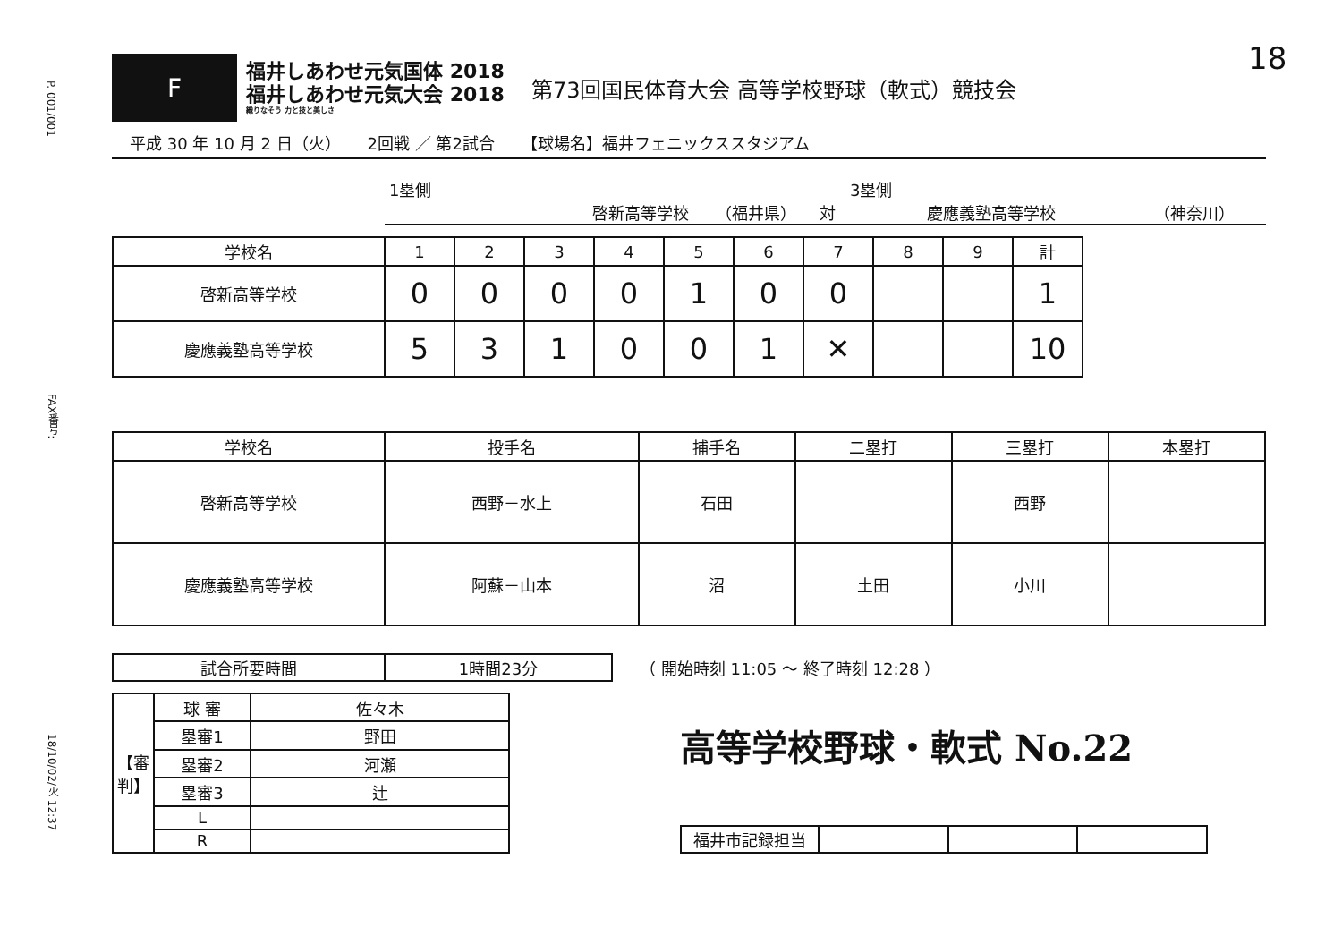P. 001/001
FAX番号:
18/10/02/火 12:37
18
F
福井しあわせ元気国体 2018
福井しあわせ元気大会 2018
織りなそう 力と技と美しさ
第73回国民体育大会 高等学校野球（軟式）競技会
平成 30 年 10 月 2 日（火） 2回戦 ／ 第2試合 【球場名】福井フェニックススタジアム
1塁側 3塁側
啓新高等学校 （福井県） 対 慶應義塾高等学校 （神奈川）
| 学校名 | 1 | 2 | 3 | 4 | 5 | 6 | 7 | 8 | 9 | 計 |
| --- | --- | --- | --- | --- | --- | --- | --- | --- | --- | --- |
| 啓新高等学校 | 0 | 0 | 0 | 0 | 1 | 0 | 0 | | | 1 |
| 慶應義塾高等学校 | 5 | 3 | 1 | 0 | 0 | 1 | ✕ | | | 10 |
| 学校名 | 投手名 | 捕手名 | 二塁打 | 三塁打 | 本塁打 |
| --- | --- | --- | --- | --- | --- |
| 啓新高等学校 | 西野－水上 | 石田 | | 西野 | |
| 慶應義塾高等学校 | 阿蘇－山本 | 沼 | 土田 | 小川 | |
| 試合所要時間 | 1時間23分 |
（ 開始時刻 11:05 ～ 終了時刻 12:28 ）
| 【審判】 | 球 審 | 佐々木 |
| | 塁審1 | 野田 |
| | 塁審2 | 河瀬 |
| | 塁審3 | 辻 |
| | L | |
| | R | |
高等学校野球・軟式 No.22
| 福井市記録担当 | | | |